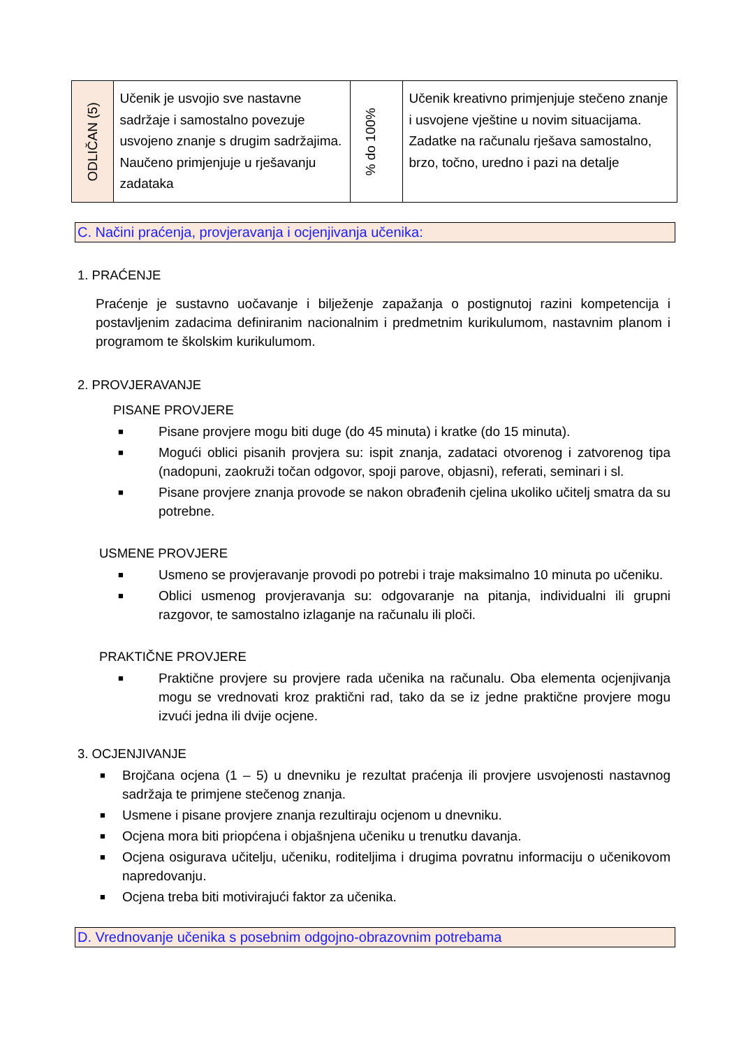| ODLIČAN (5) | Učenik je usvojio sve nastavne sadržaje i samostalno povezuje usvojeno znanje s drugim sadržajima. Naučeno primjenjuje u rješavanju zadataka | % do 100% | Učenik kreativno primjenjuje stečeno znanje i usvojene vještine u novim situacijama. Zadatke na računalu rješava samostalno, brzo, točno, uredno i pazi na detalje |
C. Načini praćenja, provjeravanja i ocjenjivanja učenika:
1. PRAĆENJE
Praćenje je sustavno uočavanje i bilježenje zapažanja o postignutoj razini kompetencija i postavljenim zadacima definiranim nacionalnim i predmetnim kurikulumom, nastavnim planom i programom te školskim kurikulumom.
2. PROVJERAVANJE
PISANE PROVJERE
■ Pisane provjere mogu biti duge (do 45 minuta) i kratke (do 15 minuta).
■ Mogući oblici pisanih provjera su: ispit znanja, zadataci otvorenog i zatvorenog tipa (nadopuni, zaokruži točan odgovor, spoji parove, objasni), referati, seminari i sl.
■ Pisane provjere znanja provode se nakon obrađenih cjelina ukoliko učitelj smatra da su potrebne.
USMENE PROVJERE
■ Usmeno se provjeravanje provodi po potrebi i traje maksimalno 10 minuta po učeniku.
■ Oblici usmenog provjeravanja su: odgovaranje na pitanja, individualni ili grupni razgovor, te samostalno izlaganje na računalu ili ploči.
PRAKTIČNE PROVJERE
■ Praktične provjere su provjere rada učenika na računalu. Oba elementa ocjenjivanja mogu se vrednovati kroz praktični rad, tako da se iz jedne praktične provjere mogu izvući jedna ili dvije ocjene.
3. OCJENJIVANJE
■ Brojčana ocjena (1 – 5) u dnevniku je rezultat praćenja ili provjere usvojenosti nastavnog sadržaja te primjene stečenog znanja.
■ Usmene i pisane provjere znanja rezultiraju ocjenom u dnevniku.
■ Ocjena mora biti priopćena i objašnjena učeniku u trenutku davanja.
■ Ocjena osigurava učitelju, učeniku, roditeljima i drugima povratnu informaciju o učenikovom napredovanju.
■ Ocjena treba biti motivirajući faktor za učenika.
D. Vrednovanje učenika s posebnim odgojno-obrazovnim potrebama